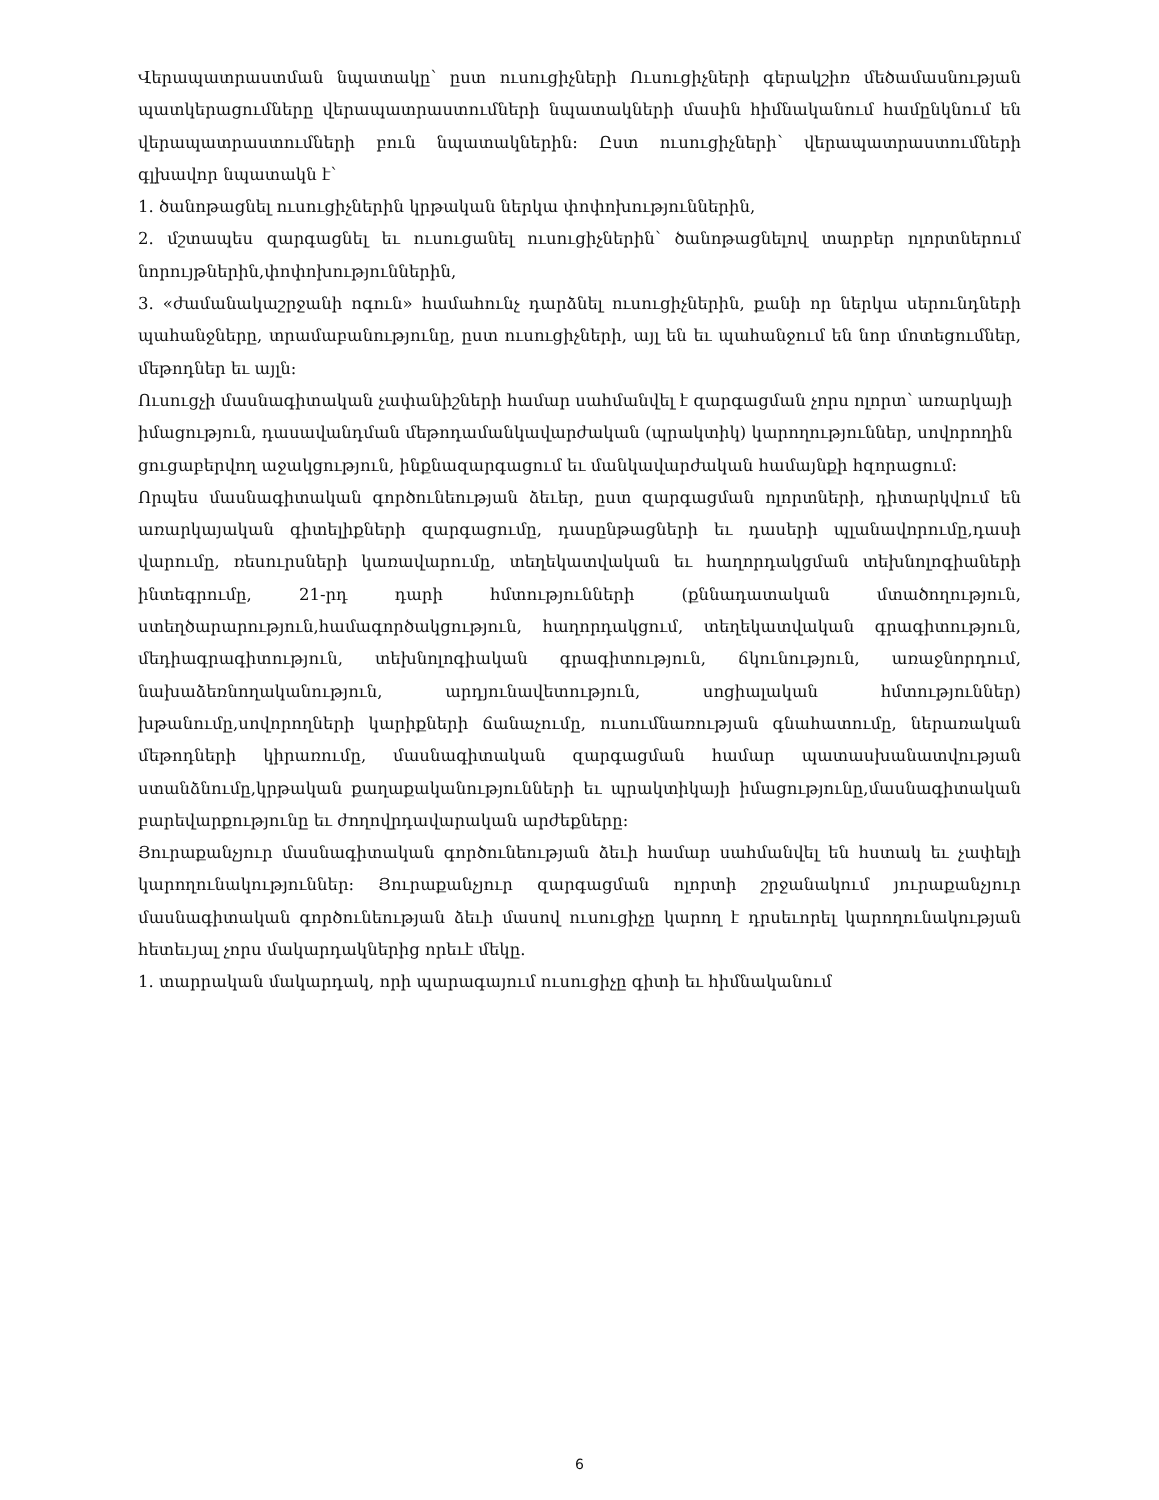Վերապատրաստման նպատակը՝ ըստ ուսուցիչների Ուսուցիչների գերակշիռ մեծամասնության պատկերացումները վերապատրաստումների նպատակների մասին հիմնականում համընկնում են վերապատրաստումների բուն նպատակներին: Ըստ ուսուցիչների՝ վերապատրաստումների գլխավոր նպատակն է՝
1. ծանոթացնել ուսուցիչներին կրթական ներկա փոփոխություններին,
2. մշտապես զարգացնել եւ ուսուցանել ուսուցիչներին՝ ծանոթացնելով տարբեր ոլորտներում նորույթներին,փոփոխություններին,
3. «ժամանակաշրջանի ոգուն» համահունչ դարձնել ուսուցիչներին, քանի որ ներկա սերունդների պահանջները, տրամաբանությունը, ըստ ուսուցիչների, այլ են եւ պահանջում են նոր մոտեցումներ, մեթոդներ եւ այլն:
Ուսուցչի մասնագիտական չափանիշների համար սահմանվել է զարգացման չորս ոլորտ՝ առարկայի իմացություն, դասավանդման մեթոդամանկավարժական (պրակտիկ) կարողություններ, սովորողին ցուցաբերվող աջակցություն, ինքնազարգացում եւ մանկավարժական համայնքի հզորացում:
Որպես մասնագիտական գործունեության ձեւեր, ըստ զարգացման ոլորտների, դիտարկվում են առարկայական գիտելիքների զարգացումը, դասընթացների եւ դասերի պլանավորումը,դասի վարումը, ռեսուրսների կառավարումը, տեղեկատվական եւ հաղորդակցման տեխնոլոգիաների ինտեգրումը, 21-րդ դարի հմտությունների (քննադատական մտածողություն, ստեղծարարություն,համագործակցություն, հաղորդակցում, տեղեկատվական գրագիտություն, մեդիագրագիտություն, տեխնոլոգիական գրագիտություն, ճկունություն, առաջնորդում, նախաձեռնողականություն, արդյունավետություն, սոցիալական հմտություններ) խթանումը,սովորողների կարիքների ճանաչումը, ուսումնառության գնահատումը, ներառական մեթոդների կիրառումը, մասնագիտական զարգացման համար պատասխանատվության ստանձնումը,կրթական քաղաքականությունների եւ պրակտիկայի իմացությունը,մասնագիտական բարեվարքությունը եւ ժողովրդավարական արժեքները:
Յուրաքանչյուր մասնագիտական գործունեության ձեւի համար սահմանվել են հստակ եւ չափելի կարողունակություններ: Յուրաքանչյուր զարգացման ոլորտի շրջանակում յուրաքանչյուր մասնագիտական գործունեության ձեւի մասով ուսուցիչը կարող է դրսեւորել կարողունակության հետեւյալ չորս մակարդակներից որեւէ մեկը.
1. տարրական մակարդակ, որի պարագայում ուսուցիչը գիտի եւ հիմնականում
6